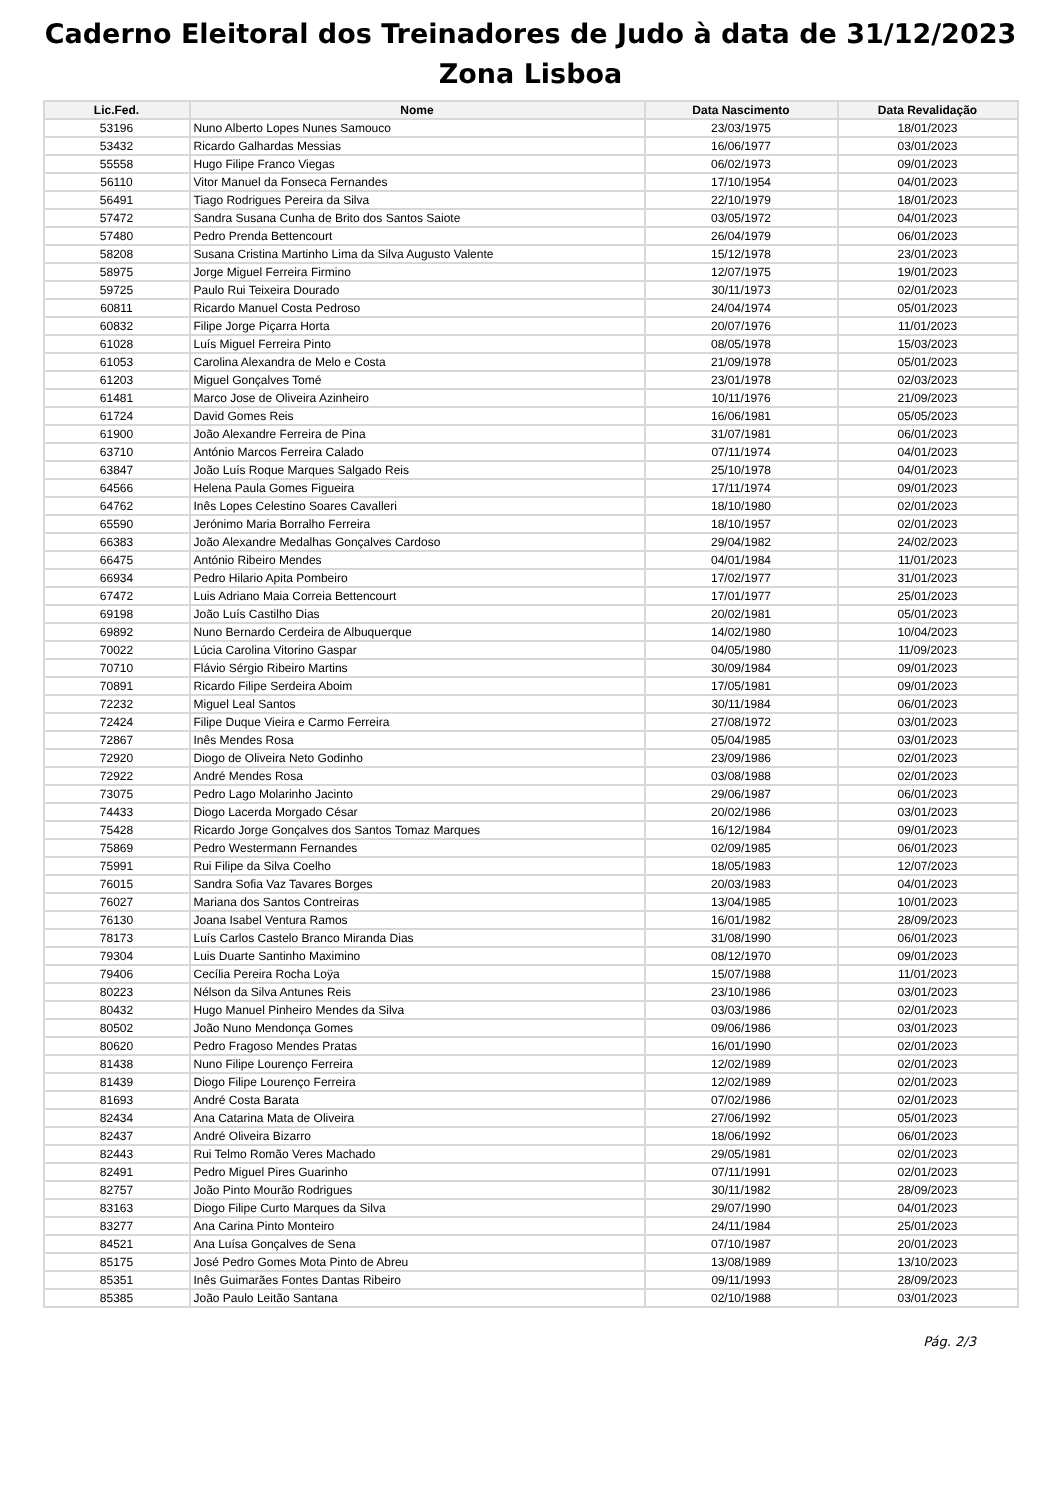Caderno Eleitoral dos Treinadores de Judo à data de 31/12/2023
Zona Lisboa
| Lic.Fed. | Nome | Data Nascimento | Data Revalidação |
| --- | --- | --- | --- |
| 53196 | Nuno Alberto Lopes Nunes Samouco | 23/03/1975 | 18/01/2023 |
| 53432 | Ricardo Galhardas Messias | 16/06/1977 | 03/01/2023 |
| 55558 | Hugo Filipe Franco Viegas | 06/02/1973 | 09/01/2023 |
| 56110 | Vitor Manuel da Fonseca Fernandes | 17/10/1954 | 04/01/2023 |
| 56491 | Tiago Rodrigues Pereira da Silva | 22/10/1979 | 18/01/2023 |
| 57472 | Sandra Susana Cunha de Brito dos Santos Saiote | 03/05/1972 | 04/01/2023 |
| 57480 | Pedro Prenda Bettencourt | 26/04/1979 | 06/01/2023 |
| 58208 | Susana Cristina Martinho Lima da Silva Augusto Valente | 15/12/1978 | 23/01/2023 |
| 58975 | Jorge Miguel Ferreira Firmino | 12/07/1975 | 19/01/2023 |
| 59725 | Paulo Rui Teixeira Dourado | 30/11/1973 | 02/01/2023 |
| 60811 | Ricardo Manuel Costa Pedroso | 24/04/1974 | 05/01/2023 |
| 60832 | Filipe Jorge Piçarra Horta | 20/07/1976 | 11/01/2023 |
| 61028 | Luís Miguel Ferreira Pinto | 08/05/1978 | 15/03/2023 |
| 61053 | Carolina Alexandra de Melo e Costa | 21/09/1978 | 05/01/2023 |
| 61203 | Miguel Gonçalves Tomé | 23/01/1978 | 02/03/2023 |
| 61481 | Marco Jose de Oliveira Azinheiro | 10/11/1976 | 21/09/2023 |
| 61724 | David Gomes Reis | 16/06/1981 | 05/05/2023 |
| 61900 | João Alexandre Ferreira de Pina | 31/07/1981 | 06/01/2023 |
| 63710 | António Marcos Ferreira Calado | 07/11/1974 | 04/01/2023 |
| 63847 | João Luís Roque Marques Salgado Reis | 25/10/1978 | 04/01/2023 |
| 64566 | Helena Paula Gomes Figueira | 17/11/1974 | 09/01/2023 |
| 64762 | Inês Lopes Celestino Soares Cavalleri | 18/10/1980 | 02/01/2023 |
| 65590 | Jerónimo Maria Borralho Ferreira | 18/10/1957 | 02/01/2023 |
| 66383 | João Alexandre Medalhas Gonçalves Cardoso | 29/04/1982 | 24/02/2023 |
| 66475 | António Ribeiro Mendes | 04/01/1984 | 11/01/2023 |
| 66934 | Pedro Hilario Apita Pombeiro | 17/02/1977 | 31/01/2023 |
| 67472 | Luis Adriano Maia Correia Bettencourt | 17/01/1977 | 25/01/2023 |
| 69198 | João Luís Castilho Dias | 20/02/1981 | 05/01/2023 |
| 69892 | Nuno Bernardo Cerdeira de Albuquerque | 14/02/1980 | 10/04/2023 |
| 70022 | Lúcia Carolina Vitorino Gaspar | 04/05/1980 | 11/09/2023 |
| 70710 | Flávio Sérgio Ribeiro Martins | 30/09/1984 | 09/01/2023 |
| 70891 | Ricardo Filipe Serdeira Aboim | 17/05/1981 | 09/01/2023 |
| 72232 | Miguel Leal Santos | 30/11/1984 | 06/01/2023 |
| 72424 | Filipe Duque Vieira e Carmo Ferreira | 27/08/1972 | 03/01/2023 |
| 72867 | Inês Mendes Rosa | 05/04/1985 | 03/01/2023 |
| 72920 | Diogo de Oliveira Neto Godinho | 23/09/1986 | 02/01/2023 |
| 72922 | André Mendes Rosa | 03/08/1988 | 02/01/2023 |
| 73075 | Pedro Lago Molarinho Jacinto | 29/06/1987 | 06/01/2023 |
| 74433 | Diogo Lacerda Morgado César | 20/02/1986 | 03/01/2023 |
| 75428 | Ricardo Jorge Gonçalves dos Santos Tomaz Marques | 16/12/1984 | 09/01/2023 |
| 75869 | Pedro Westermann Fernandes | 02/09/1985 | 06/01/2023 |
| 75991 | Rui Filipe da Silva Coelho | 18/05/1983 | 12/07/2023 |
| 76015 | Sandra Sofia Vaz Tavares Borges | 20/03/1983 | 04/01/2023 |
| 76027 | Mariana dos Santos Contreiras | 13/04/1985 | 10/01/2023 |
| 76130 | Joana Isabel Ventura Ramos | 16/01/1982 | 28/09/2023 |
| 78173 | Luís Carlos Castelo Branco Miranda Dias | 31/08/1990 | 06/01/2023 |
| 79304 | Luis Duarte Santinho Maximino | 08/12/1970 | 09/01/2023 |
| 79406 | Cecília Pereira Rocha Loÿa | 15/07/1988 | 11/01/2023 |
| 80223 | Nélson da Silva Antunes Reis | 23/10/1986 | 03/01/2023 |
| 80432 | Hugo Manuel Pinheiro Mendes da Silva | 03/03/1986 | 02/01/2023 |
| 80502 | João Nuno Mendonça Gomes | 09/06/1986 | 03/01/2023 |
| 80620 | Pedro Fragoso Mendes Pratas | 16/01/1990 | 02/01/2023 |
| 81438 | Nuno Filipe Lourenço Ferreira | 12/02/1989 | 02/01/2023 |
| 81439 | Diogo Filipe Lourenço Ferreira | 12/02/1989 | 02/01/2023 |
| 81693 | André Costa Barata | 07/02/1986 | 02/01/2023 |
| 82434 | Ana Catarina Mata de Oliveira | 27/06/1992 | 05/01/2023 |
| 82437 | André Oliveira Bizarro | 18/06/1992 | 06/01/2023 |
| 82443 | Rui Telmo Romão Veres Machado | 29/05/1981 | 02/01/2023 |
| 82491 | Pedro Miguel Pires Guarinho | 07/11/1991 | 02/01/2023 |
| 82757 | João Pinto Mourão Rodrigues | 30/11/1982 | 28/09/2023 |
| 83163 | Diogo Filipe Curto Marques da Silva | 29/07/1990 | 04/01/2023 |
| 83277 | Ana Carina Pinto Monteiro | 24/11/1984 | 25/01/2023 |
| 84521 | Ana Luísa Gonçalves de Sena | 07/10/1987 | 20/01/2023 |
| 85175 | José Pedro Gomes Mota Pinto de Abreu | 13/08/1989 | 13/10/2023 |
| 85351 | Inês Guimarães Fontes Dantas Ribeiro | 09/11/1993 | 28/09/2023 |
| 85385 | João Paulo Leitão Santana | 02/10/1988 | 03/01/2023 |
Pág. 2/3